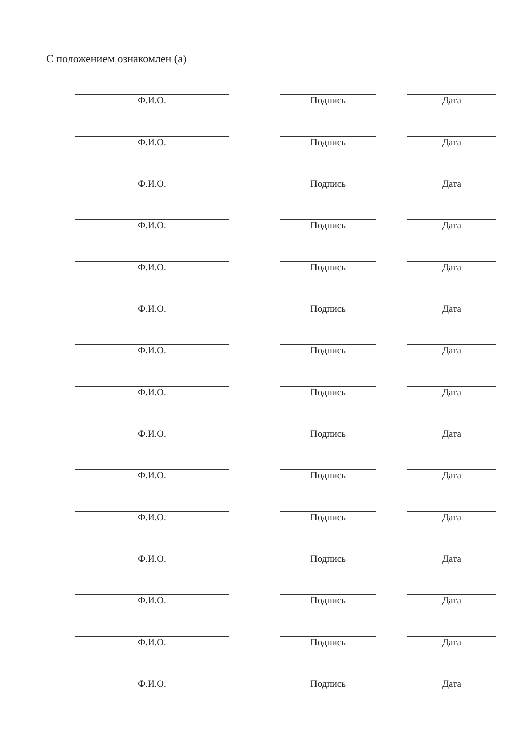С положением ознакомлен (а)
Ф.И.О. Подпись Дата
Ф.И.О. Подпись Дата
Ф.И.О. Подпись Дата
Ф.И.О. Подпись Дата
Ф.И.О. Подпись Дата
Ф.И.О. Подпись Дата
Ф.И.О. Подпись Дата
Ф.И.О. Подпись Дата
Ф.И.О. Подпись Дата
Ф.И.О. Подпись Дата
Ф.И.О. Подпись Дата
Ф.И.О. Подпись Дата
Ф.И.О. Подпись Дата
Ф.И.О. Подпись Дата
Ф.И.О. Подпись Дата